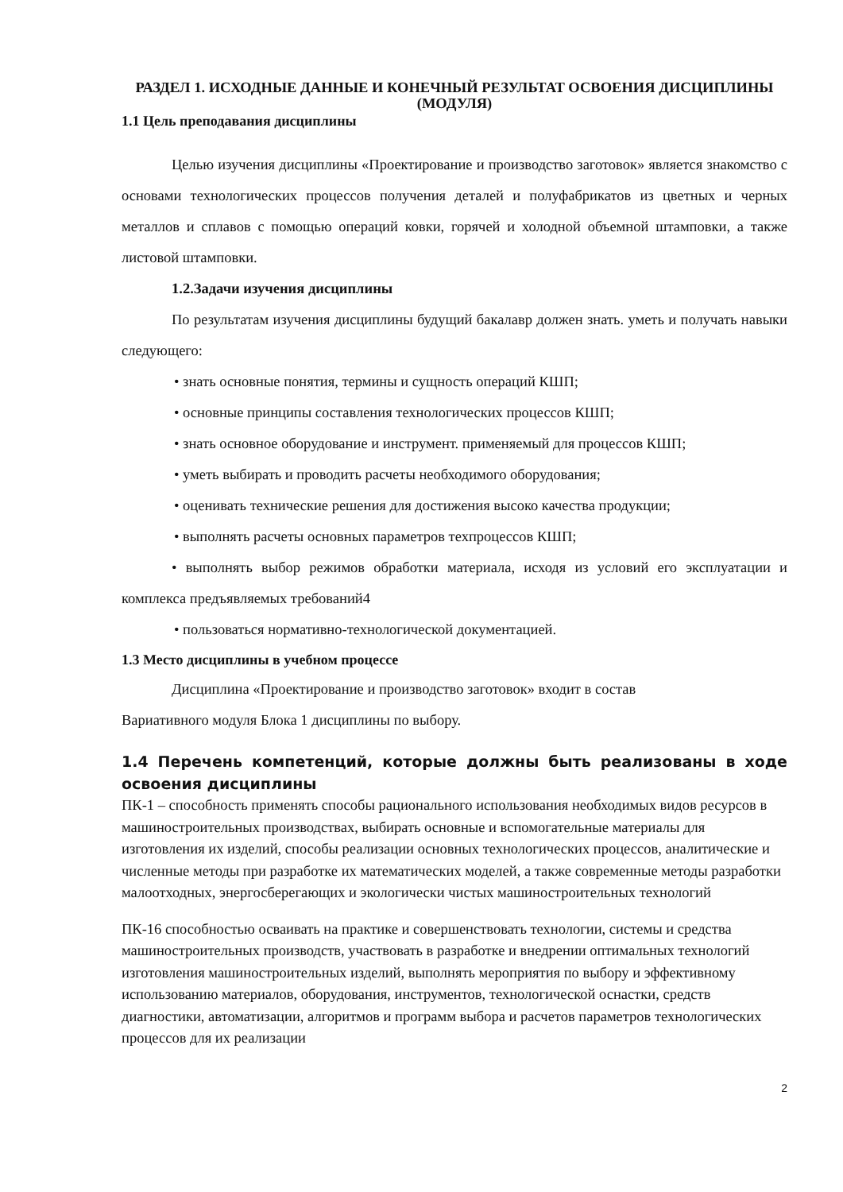РАЗДЕЛ 1. ИСХОДНЫЕ ДАННЫЕ И КОНЕЧНЫЙ РЕЗУЛЬТАТ ОСВОЕНИЯ ДИСЦИПЛИНЫ (МОДУЛЯ)
1.1 Цель преподавания дисциплины
Целью изучения дисциплины «Проектирование и производство заготовок» является знакомство с основами технологических процессов получения деталей и полуфабрикатов из цветных и черных металлов и сплавов с помощью операций ковки, горячей и холодной объемной штамповки, а также листовой штамповки.
1.2.Задачи изучения дисциплины
По результатам изучения дисциплины будущий бакалавр должен знать. уметь и получать навыки следующего:
• знать основные понятия, термины и сущность операций КШП;
• основные принципы составления технологических процессов КШП;
• знать основное оборудование и инструмент. применяемый для процессов КШП;
• уметь выбирать и проводить расчеты необходимого оборудования;
• оценивать технические решения для достижения высоко качества продукции;
• выполнять расчеты основных параметров техпроцессов КШП;
• выполнять выбор режимов обработки материала, исходя из условий его эксплуатации и комплекса предъявляемых требований4
• пользоваться нормативно-технологической документацией.
1.3 Место дисциплины в учебном процессе
Дисциплина «Проектирование и производство заготовок» входит в состав
Вариативного модуля Блока 1 дисциплины по выбору.
1.4 Перечень компетенций, которые должны быть реализованы в ходе освоения дисциплины
ПК-1 – способность применять способы рационального использования необходимых видов ресурсов в машиностроительных производствах, выбирать основные и вспомогательные материалы для изготовления их изделий, способы реализации основных технологических процессов, аналитические и численные методы при разработке их математических моделей, а также современные методы разработки малоотходных, энергосберегающих и экологически чистых машиностроительных технологий
ПК-16 способностью осваивать на практике и совершенствовать технологии, системы и средства машиностроительных производств, участвовать в разработке и внедрении оптимальных технологий изготовления машиностроительных изделий, выполнять мероприятия по выбору и эффективному использованию материалов, оборудования, инструментов, технологической оснастки, средств диагностики, автоматизации, алгоритмов и программ выбора и расчетов параметров технологических процессов для их реализации
2